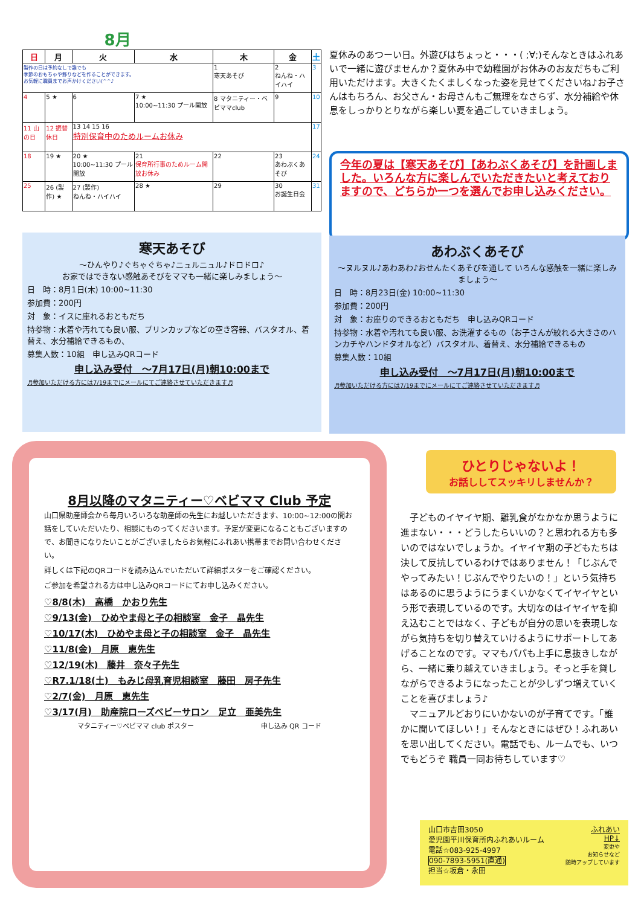8月
| 日 | 月 | 火 | 水 | 木 | 金 | 土 |
| --- | --- | --- | --- | --- | --- | --- |
| 製作の日は予約なしで誰でも 季節のおもちゃや飾りなどを作ることができます。 お気軽に職員までお声かけください(^^♪ | | | | 1 寒天あそび | 2 ねんね・ハイハイ | 3 |
| 4 | 5 ★ | 6 | 7 ★ 10:00~11:30 プール開放 | 8 マタニティー・ベビママclub | 9 | 10 |
| 11 山の日 | 12 振替休日 | 13 14 15 16 特別保育中のためルームお休み | | | | 17 |
| 18 | 19 ★ | 20 ★ 10:00~11:30 プール開放 | 21 保育所行事のためルーム開放お休み | 22 | 23 あわぶくあそび | 24 |
| 25 | 26 (製作) ★ | 27 (製作) ねんね・ハイハイ | 28 ★ | 29 | 30 お誕生日会 | 31 |
夏休みのあつーい日。外遊びはちょっと・・・( ;∀;)そんなときはふれあいで一緒に遊びませんか？夏休み中で幼稚園がお休みのお友だちもご利用いただけます。大きくたくましくなった姿を見せてくださいね♪お子さんはもちろん、お父さん・お母さんもご無理をなさらず、水分補給や休息をしっかりとりながら楽しい夏を過ごしていきましょう。
今年の夏は【寒天あそび】【あわぶくあそび】を計画しました。いろんな方に楽しんでいただきたいと考えておりますので、どちらか一つを選んでお申し込みください。
寒天あそび
～ひんやり♪ぐちゃぐちゃ♪ニュルニュル♪ドロドロ♪
お家ではできない感触あそびをママも一緒に楽しみましょう～
日　時：8月1日(木) 10:00~11:30
参加費：200円
対　象：イスに座れるおともだち
持参物：水着や汚れても良い服、プリンカップなどの空き容器、バスタオル、着替え、水分補給できるもの、
募集人数：10組　申し込みQRコード
申し込み受付　～7月17日(月)朝10:00まで
♬参加いただける方には7/19までにメールにてご連絡させていただきます♬
あわぶくあそび
～ヌルヌル♪あわあわ♪おせんたくあそびを通して いろんな感触を一緒に楽しみましょう～
日　時：8月23日(金) 10:00~11:30
参加費：200円
対　象：お座りのできるおともだち　申し込みQRコード
持参物：水着や汚れても良い服、お洗濯するもの（お子さんが絞れる大きさのハンカチやハンドタオルなど）バスタオル、着替え、水分補給できるもの
募集人数：10組
申し込み受付　～7月17日(月)朝10:00まで
♬参加いただける方には7/19までにメールにてご連絡させていただきます♬
8月以降のマタニティー♡ベビママ Club 予定
山口県助産師会から毎月いろいろな助産師の先生にお越しいただきます、10:00~12:00の間お話をしていただいたり、相談にものってくださいます。予定が変更になることもございますので、お聞きになりたいことがございましたらお気軽にふれあい携帯までお問い合わせください。
詳しくは下記のQRコードを読み込んでいただいて詳細ポスターをご確認ください。
ご参加を希望される方は申し込みQRコードにてお申し込みください。
♡8/8(木)　高橋　かおり先生
♡9/13(金)　ひめやま母と子の相談室　金子　晶先生
♡10/17(木)　ひめやま母と子の相談室　金子　晶先生
♡11/8(金)　月原　恵先生
♡12/19(木)　藤井　奈々子先生
♡R7.1/18(土)　もみじ母乳育児相談室　藤田　房子先生
♡2/7(金)　月原　恵先生
♡3/17(月)　助産院ローズベビーサロン　足立　亜美先生
マタニティー♡ベビママ club ポスター 申し込み QR コード
ひとりじゃないよ！
お話ししてスッキリしませんか？
　子どものイヤイヤ期、離乳食がなかなか思うように進まない・・・どうしたらいいの？と思われる方も多いのではないでしょうか。イヤイヤ期の子どもたちは決して反抗しているわけではありません！「じぶんでやってみたい！じぶんでやりたいの！」という気持ちはあるのに思うようにうまくいかなくてイヤイヤという形で表現しているのです。大切なのはイヤイヤを抑え込むことではなく、子どもが自分の思いを表現しながら気持ちを切り替えていけるようにサポートしてあげることなのです。ママもパパも上手に息抜きしながら、一緒に乗り越えていきましょう。そっと手を貸しながらできるようになったことが少しずつ増えていくことを喜びましょう♪
　マニュアルどおりにいかないのが子育てです。「誰かに聞いてほしい！」そんなときにはぜひ！ふれあいを思い出してください。電話でも、ルームでも、いつでもどうぞ 職員一同お待ちしています♡
山口市吉田3050
愛児園平川保育所内ふれあいルーム
電話☆083-925-4997
090-7893-5951(直通)
担当☆坂倉・永田
ふれあい
HP↓
変更や
お知らせなど
随時アップしています